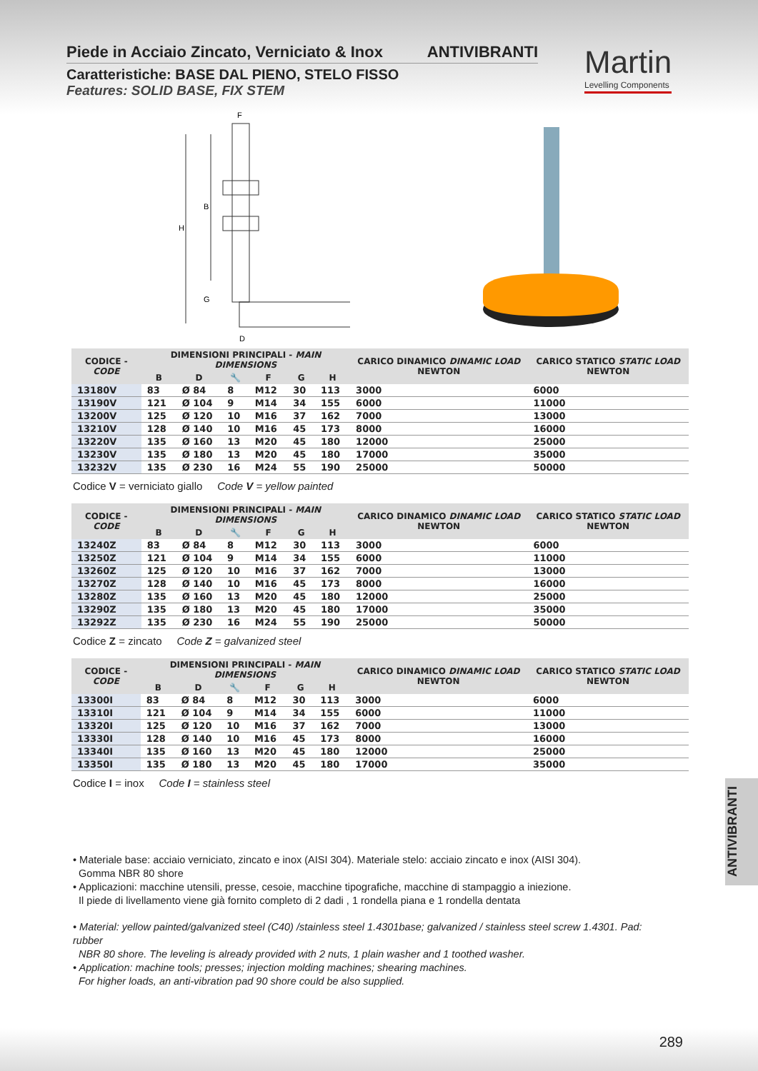Piede in Acciaio Zincato, Verniciato & Inox ANTIVIBRANTI
Caratteristiche: BASE DAL PIENO, STELO FISSO
Features: SOLID BASE, FIX STEM
Martin
Levelling Components
D
H
B
G
F
| CODICE - CODE | DIMENSIONI PRINCIPALI - MAIN DIMENSIONS | | | | | | CARICO DINAMICO DINAMIC LOAD NEWTON | CARICO STATICO STATIC LOAD NEWTON |
| --- | --- | --- | --- | --- | --- | --- | --- | --- |
| | B | D | 🔧 | F | G | H | | |
| 13180V | 83 | Ø 84 | 8 | M12 | 30 | 113 | 3000 | 6000 |
| 13190V | 121 | Ø 104 | 9 | M14 | 34 | 155 | 6000 | 11000 |
| 13200V | 125 | Ø 120 | 10 | M16 | 37 | 162 | 7000 | 13000 |
| 13210V | 128 | Ø 140 | 10 | M16 | 45 | 173 | 8000 | 16000 |
| 13220V | 135 | Ø 160 | 13 | M20 | 45 | 180 | 12000 | 25000 |
| 13230V | 135 | Ø 180 | 13 | M20 | 45 | 180 | 17000 | 35000 |
| 13232V | 135 | Ø 230 | 16 | M24 | 55 | 190 | 25000 | 50000 |
Codice V = verniciato giallo Code V = yellow painted
| CODICE - CODE | DIMENSIONI PRINCIPALI - MAIN DIMENSIONS | | | | | | CARICO DINAMICO DINAMIC LOAD NEWTON | CARICO STATICO STATIC LOAD NEWTON |
| --- | --- | --- | --- | --- | --- | --- | --- | --- |
| | B | D | 🔧 | F | G | H | | |
| 13240Z | 83 | Ø 84 | 8 | M12 | 30 | 113 | 3000 | 6000 |
| 13250Z | 121 | Ø 104 | 9 | M14 | 34 | 155 | 6000 | 11000 |
| 13260Z | 125 | Ø 120 | 10 | M16 | 37 | 162 | 7000 | 13000 |
| 13270Z | 128 | Ø 140 | 10 | M16 | 45 | 173 | 8000 | 16000 |
| 13280Z | 135 | Ø 160 | 13 | M20 | 45 | 180 | 12000 | 25000 |
| 13290Z | 135 | Ø 180 | 13 | M20 | 45 | 180 | 17000 | 35000 |
| 13292Z | 135 | Ø 230 | 16 | M24 | 55 | 190 | 25000 | 50000 |
Codice Z = zincato Code Z = galvanized steel
| CODICE - CODE | DIMENSIONI PRINCIPALI - MAIN DIMENSIONS | | | | | | CARICO DINAMICO DINAMIC LOAD NEWTON | CARICO STATICO STATIC LOAD NEWTON |
| --- | --- | --- | --- | --- | --- | --- | --- | --- |
| | B | D | 🔧 | F | G | H | | |
| 13300I | 83 | Ø 84 | 8 | M12 | 30 | 113 | 3000 | 6000 |
| 13310I | 121 | Ø 104 | 9 | M14 | 34 | 155 | 6000 | 11000 |
| 13320I | 125 | Ø 120 | 10 | M16 | 37 | 162 | 7000 | 13000 |
| 13330I | 128 | Ø 140 | 10 | M16 | 45 | 173 | 8000 | 16000 |
| 13340I | 135 | Ø 160 | 13 | M20 | 45 | 180 | 12000 | 25000 |
| 13350I | 135 | Ø 180 | 13 | M20 | 45 | 180 | 17000 | 35000 |
Codice I = inox Code I = stainless steel
ANTIVIBRANTI
• Materiale base: acciaio verniciato, zincato e inox (AISI 304). Materiale stelo: acciaio zincato e inox (AISI 304).
Gomma NBR 80 shore
• Applicazioni: macchine utensili, presse, cesoie, macchine tipografiche, macchine di stampaggio a iniezione.
Il piede di livellamento viene già fornito completo di 2 dadi , 1 rondella piana e 1 rondella dentata
• Material: yellow painted/galvanized steel (C40) /stainless steel 1.4301base; galvanized / stainless steel screw 1.4301. Pad: rubber
NBR 80 shore. The leveling is already provided with 2 nuts, 1 plain washer and 1 toothed washer.
• Application: machine tools; presses; injection molding machines; shearing machines.
For higher loads, an anti-vibration pad 90 shore could be also supplied.
289